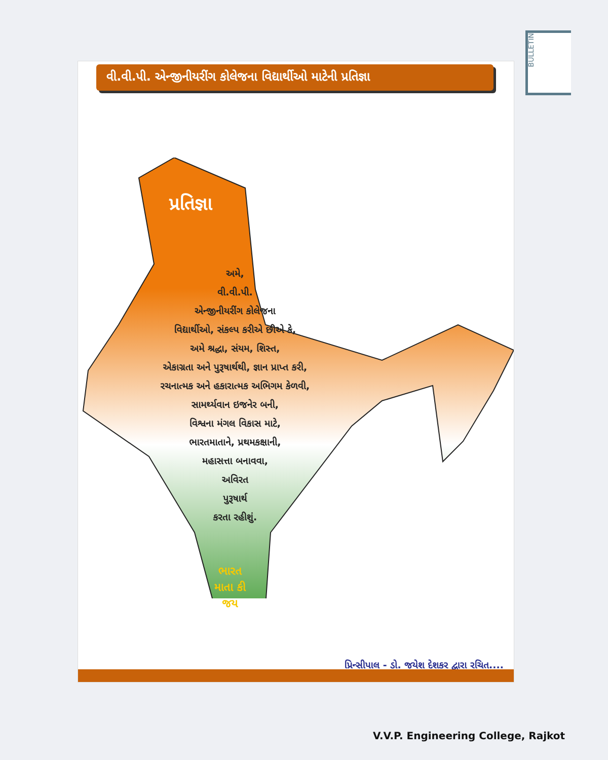BULLETIN
વી.વી.પી. એન્જીનીયરીંગ કોલેજના વિદ્યાર્થીઓ માટેની પ્રતિજ્ઞા
પ્રતિજ્ઞા
અમે,
વી.વી.પી.
એન્જીનીયરીંગ કોલેજના
વિદ્યાર્થીઓ, સંકલ્પ કરીએ છીએ કે,
અમે શ્રદ્ધા, સંયમ, શિસ્ત,
એકાગ્રતા અને પુરૂષાર્થથી, જ્ઞાન પ્રાપ્ત કરી,
રચનાત્મક અને હકારાત્મક અભિગમ કેળવી,
સામર્થ્યવાન ઇજનેર બની,
વિશ્વના મંગલ વિકાસ માટે,
ભારતમાતાને, પ્રથમકક્ષાની,
મહાસત્તા બનાવવા,
અવિરત
પુરૂષાર્થ
કરતા રહીશું.
ભારત
માતા કી
જય
પ્રિન્સીપાલ - ડો. જયેશ દેશકર દ્વારા રચિત....
V.V.P. Engineering College, Rajkot